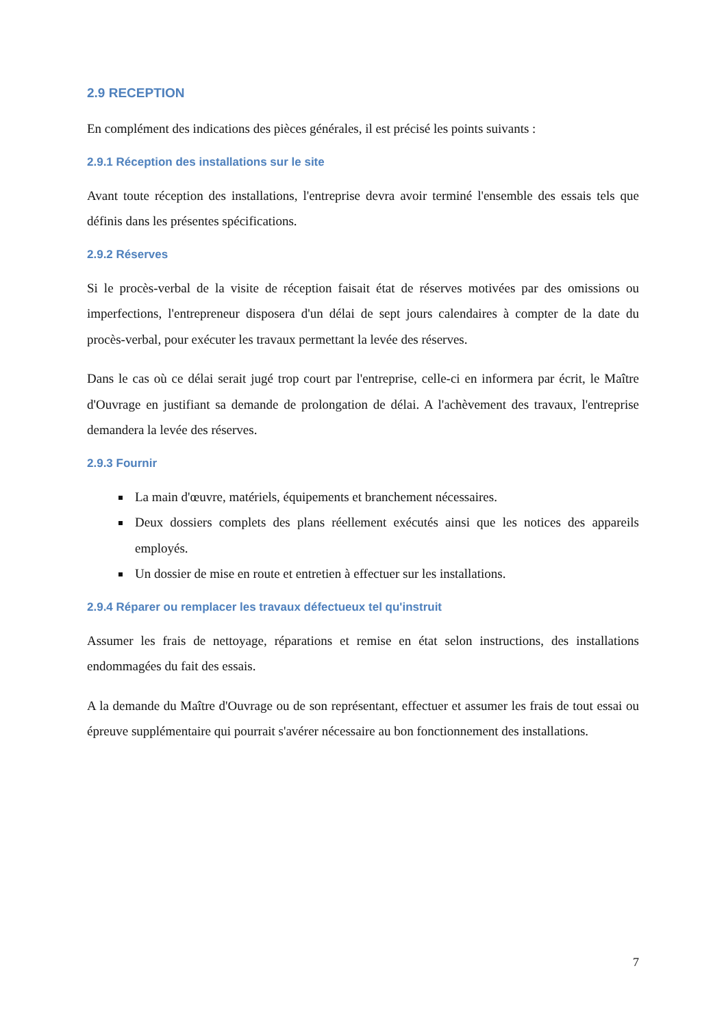2.9 RECEPTION
En complément des indications des pièces générales, il est précisé les points suivants :
2.9.1 Réception des installations sur le site
Avant toute réception des installations, l'entreprise devra avoir terminé l'ensemble des essais tels que définis dans les présentes spécifications.
2.9.2 Réserves
Si le procès-verbal de la visite de réception faisait état de réserves motivées par des omissions ou imperfections, l'entrepreneur disposera d'un délai de sept jours calendaires à compter de la date du procès-verbal, pour exécuter les travaux permettant la levée des réserves.
Dans le cas où ce délai serait jugé trop court par l'entreprise, celle-ci en informera par écrit, le Maître d'Ouvrage en justifiant sa demande de prolongation de délai. A l'achèvement des travaux, l'entreprise demandera la levée des réserves.
2.9.3 Fournir
La main d'œuvre, matériels, équipements et branchement nécessaires.
Deux dossiers complets des plans réellement exécutés ainsi que les notices des appareils employés.
Un dossier de mise en route et entretien à effectuer sur les installations.
2.9.4 Réparer ou remplacer les travaux défectueux tel qu'instruit
Assumer les frais de nettoyage, réparations et remise en état selon instructions, des installations endommagées du fait des essais.
A la demande du Maître d'Ouvrage ou de son représentant, effectuer et assumer les frais de tout essai ou épreuve supplémentaire qui pourrait s'avérer nécessaire au bon fonctionnement des installations.
7